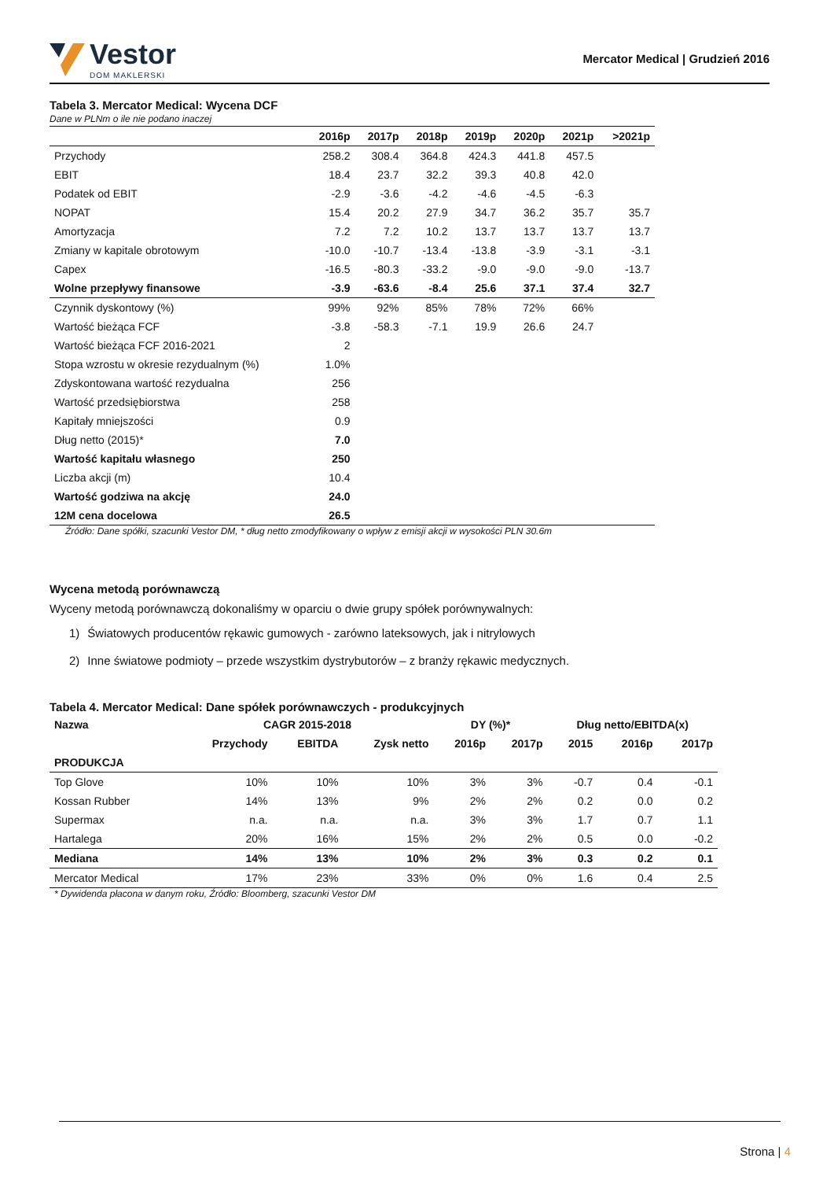Vestor
DOM MAKLERSKI
Mercator Medical | Grudzień 2016
Tabela 3. Mercator Medical: Wycena DCF
Dane w PLNm o ile nie podano inaczej
| | 2016p | 2017p | 2018p | 2019p | 2020p | 2021p | >2021p |
| --- | --- | --- | --- | --- | --- | --- | --- |
| Przychody | 258.2 | 308.4 | 364.8 | 424.3 | 441.8 | 457.5 | |
| EBIT | 18.4 | 23.7 | 32.2 | 39.3 | 40.8 | 42.0 | |
| Podatek od EBIT | -2.9 | -3.6 | -4.2 | -4.6 | -4.5 | -6.3 | |
| NOPAT | 15.4 | 20.2 | 27.9 | 34.7 | 36.2 | 35.7 | 35.7 |
| Amortyzacja | 7.2 | 7.2 | 10.2 | 13.7 | 13.7 | 13.7 | 13.7 |
| Zmiany w kapitale obrotowym | -10.0 | -10.7 | -13.4 | -13.8 | -3.9 | -3.1 | -3.1 |
| Capex | -16.5 | -80.3 | -33.2 | -9.0 | -9.0 | -9.0 | -13.7 |
| Wolne przepływy finansowe | -3.9 | -63.6 | -8.4 | 25.6 | 37.1 | 37.4 | 32.7 |
| Czynnik dyskontowy (%) | 99% | 92% | 85% | 78% | 72% | 66% | |
| Wartość bieżąca FCF | -3.8 | -58.3 | -7.1 | 19.9 | 26.6 | 24.7 | |
| Wartość bieżąca FCF 2016-2021 | 2 | | | | | | |
| Stopa wzrostu w okresie rezydualnym (%) | 1.0% | | | | | | |
| Zdyskontowana wartość rezydualna | 256 | | | | | | |
| Wartość przedsiębiorstwa | 258 | | | | | | |
| Kapitały mniejszości | 0.9 | | | | | | |
| Dług netto (2015)* | 7.0 | | | | | | |
| Wartość kapitału własnego | 250 | | | | | | |
| Liczba akcji (m) | 10.4 | | | | | | |
| Wartość godziwa na akcję | 24.0 | | | | | | |
| 12M cena docelowa | 26.5 | | | | | | |
Źródło: Dane spółki, szacunki Vestor DM, * dług netto zmodyfikowany o wpływ z emisji akcji w wysokości PLN 30.6m
Wycena metodą porównawczą
Wyceny metodą porównawczą dokonaliśmy w oparciu o dwie grupy spółek porównywalnych:
1) Światowych producentów rękawic gumowych - zarówno lateksowych, jak i nitrylowych
2) Inne światowe podmioty – przede wszystkim dystrybutorów – z branży rękawic medycznych.
Tabela 4. Mercator Medical: Dane spółek porównawczych - produkcyjnych
| Nazwa | CAGR 2015-2018 | | | DY (%)* | | Dług netto/EBITDA(x) | | |
| --- | --- | --- | --- | --- | --- | --- | --- | --- |
| | Przychody | EBITDA | Zysk netto | 2016p | 2017p | 2015 | 2016p | 2017p |
| PRODUKCJA | | | | | | | | |
| Top Glove | 10% | 10% | 10% | 3% | 3% | -0.7 | 0.4 | -0.1 |
| Kossan Rubber | 14% | 13% | 9% | 2% | 2% | 0.2 | 0.0 | 0.2 |
| Supermax | n.a. | n.a. | n.a. | 3% | 3% | 1.7 | 0.7 | 1.1 |
| Hartalega | 20% | 16% | 15% | 2% | 2% | 0.5 | 0.0 | -0.2 |
| Mediana | 14% | 13% | 10% | 2% | 3% | 0.3 | 0.2 | 0.1 |
| Mercator Medical | 17% | 23% | 33% | 0% | 0% | 1.6 | 0.4 | 2.5 |
* Dywidenda płacona w danym roku, Źródło: Bloomberg, szacunki Vestor DM
Strona | 4